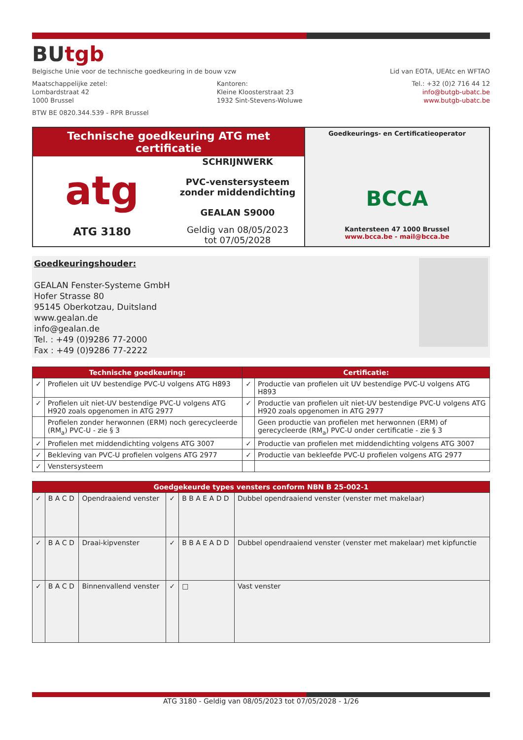BUtgb
Belgische Unie voor de technische goedkeuring in de bouw vzw
Lid van EOTA, UEAtc en WFTAO
Maatschappelijke zetel:
Lombardstraat 42
1000 Brussel
Kantoren:
Kleine Kloosterstraat 23
1932 Sint-Stevens-Woluwe
Tel.: +32 (0)2 716 44 12
info@butgb-ubatc.be
www.butgb-ubatc.be
BTW BE 0820.344.539 - RPR Brussel
Technische goedkeuring ATG met certificatie
atg
ATG 3180
SCHRIJNWERK
PVC-venstersysteem
zonder middendichting
GEALAN S9000
Geldig van 08/05/2023
tot 07/05/2028
Goedkeurings- en Certificatieoperator
BCCA
Kantersteen 47 1000 Brussel
www.bcca.be - mail@bcca.be
Goedkeuringshouder:
GEALAN Fenster-Systeme GmbH
Hofer Strasse 80
95145 Oberkotzau, Duitsland
www.gealan.de
info@gealan.de
Tel. : +49 (0)9286 77-2000
Fax : +49 (0)9286 77-2222
| Technische goedkeuring: | | Certificatie: | |
| --- | --- | --- | --- |
| ✓ | Profielen uit UV bestendige PVC-U volgens ATG H893 | ✓ | Productie van profielen uit UV bestendige PVC-U volgens ATG H893 |
| ✓ | Profielen uit niet-UV bestendige PVC-U volgens ATG H920 zoals opgenomen in ATG 2977 | ✓ | Productie van profielen uit niet-UV bestendige PVC-U volgens ATG H920 zoals opgenomen in ATG 2977 |
| | Profielen zonder herwonnen (ERM) noch gerecycleerde (RM<sub>a</sub>) PVC-U - zie § 3 | | Geen productie van profielen met herwonnen (ERM) of gerecycleerde (RM<sub>a</sub>) PVC-U onder certificatie - zie § 3 |
| ✓ | Profielen met middendichting volgens ATG 3007 | ✓ | Productie van profielen met middendichting volgens ATG 3007 |
| ✓ | Bekleving van PVC-U profielen volgens ATG 2977 | ✓ | Productie van bekleefde PVC-U profielen volgens ATG 2977 |
| ✓ | Venstersysteem | | |
| Goedgekeurde types vensters conform NBN B 25-002-1 | | | | | |
| --- | --- | --- | --- | --- | --- |
| ✓ | B A C D | Opendraaiend venster | ✓ | B B A E A D D | Dubbel opendraaiend venster (venster met makelaar) |
| ✓ | B A C D | Draai-kipvenster | ✓ | B B A E A D D | Dubbel opendraaiend venster (venster met makelaar) met kipfunctie |
| ✓ | B A C D | Binnenvallend venster | ✓ | □ | Vast venster |
ATG 3180 - Geldig van 08/05/2023 tot 07/05/2028 - 1/26